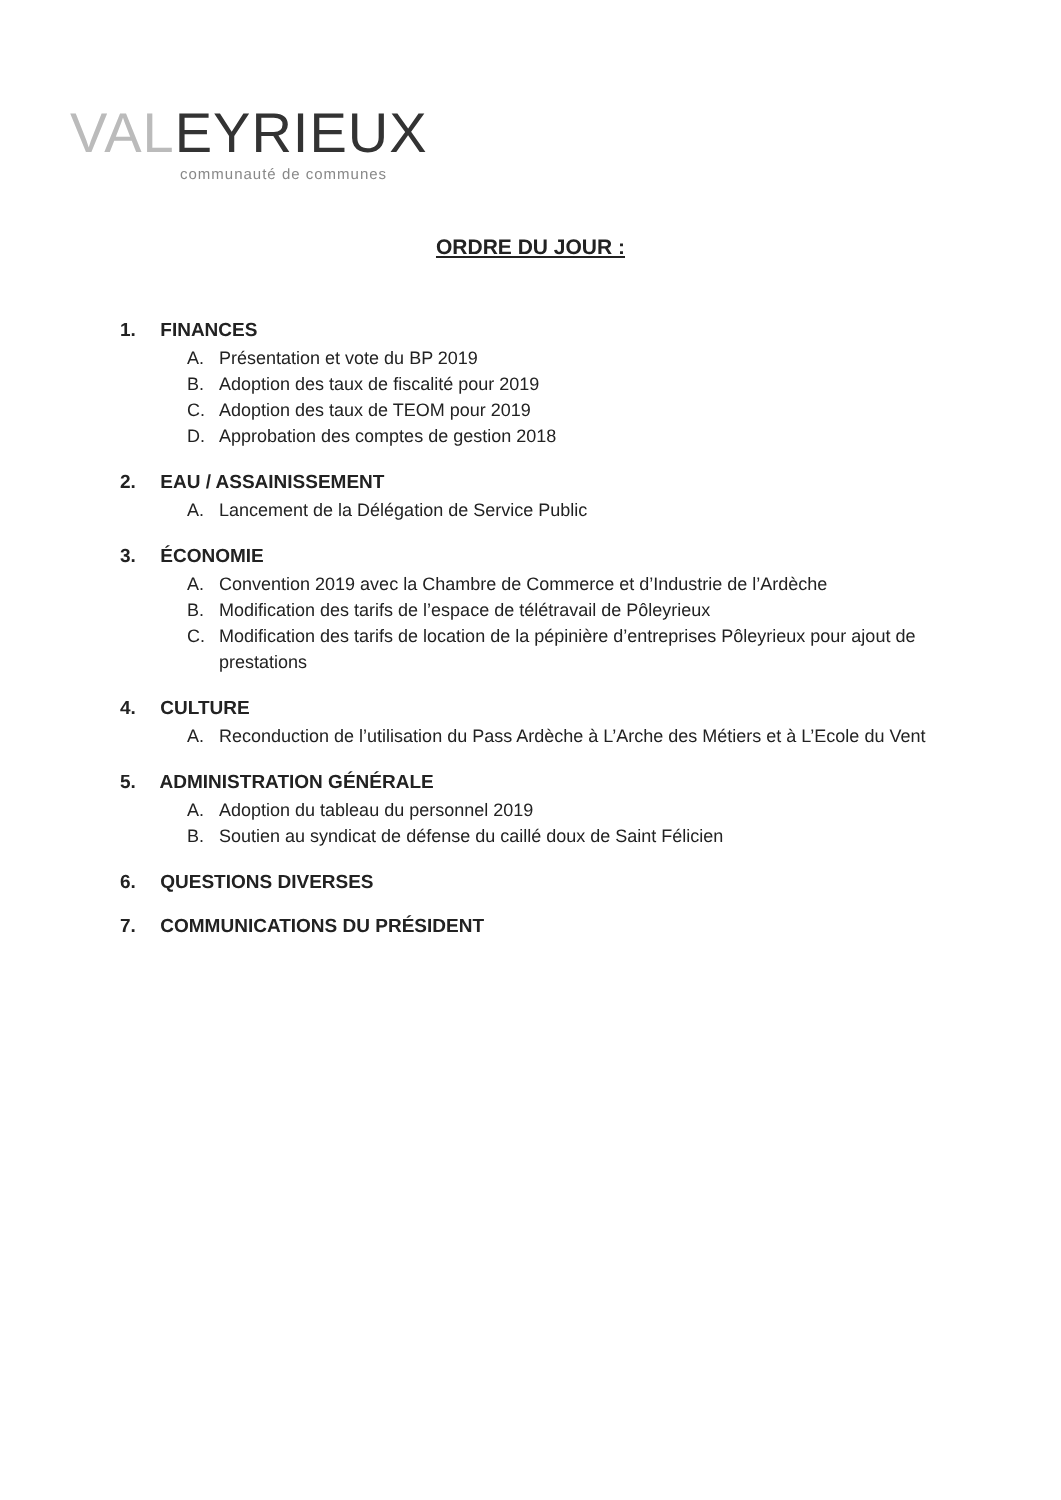VALEYRIEUX
communauté de communes
ORDRE DU JOUR :
1. FINANCES
A. Présentation et vote du BP 2019
B. Adoption des taux de fiscalité pour 2019
C. Adoption des taux de TEOM pour 2019
D. Approbation des comptes de gestion 2018
2. EAU / ASSAINISSEMENT
A. Lancement de la Délégation de Service Public
3. ÉCONOMIE
A. Convention 2019 avec la Chambre de Commerce et d’Industrie de l’Ardèche
B. Modification des tarifs de l’espace de télétravail de Pôleyrieux
C. Modification des tarifs de location de la pépinière d’entreprises Pôleyrieux pour ajout de prestations
4. CULTURE
A. Reconduction de l’utilisation du Pass Ardèche à L’Arche des Métiers et à L’Ecole du Vent
5. ADMINISTRATION GÉNÉRALE
A. Adoption du tableau du personnel 2019
B. Soutien au syndicat de défense du caillé doux de Saint Félicien
6. QUESTIONS DIVERSES
7. COMMUNICATIONS DU PRÉSIDENT